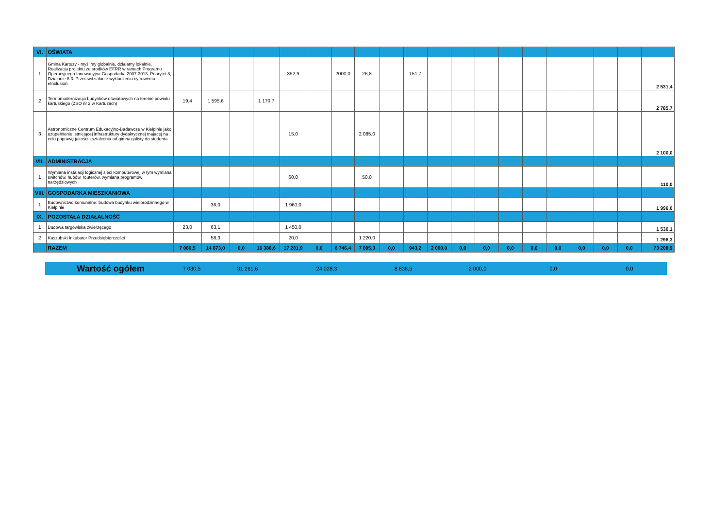| VI. | OŚWIATA | | | | | | | | | | | | | | | | | | | | |
| 1 | Gmina Kartuzy - myślimy globalnie, działamy lokalnie. Realizacja projektu ze środków EFRR w ramach Programu Operacyjnego Innowacyjna Gospodarka 2007-2013. Priorytet 8, Działanie 8.3. Przeciwdziałanie wykluczeniu cyfrowemu - eInclusion. | | | | | 352,9 | | 2000,0 | 26,8 | | 151,7 | | | | | | | | | | 2 531,4 |
| 2 | Termomodernizacja budynków oświatowych na terenie powiatu kartuskiego (ZSO nr 2 w Kartuzach) | 19,4 | 1 595,6 | | 1 170,7 | | | | | | | | | | | | | | | | 2 785,7 |
| 3 | Astronomiczne Centrum Edukacyjno-Badawcze w Kiełpinie jako uzupełnienie istniejącej infrastruktury dydaktycznej mającej na celu poprawę jakości kształcenia od gimnazjalisty do studenta | | | | | 15,0 | | | 2 085,0 | | | | | | | | | | | | 2 100,0 |
| VII. | ADMINISTRACJA | | | | | | | | | | | | | | | | | | | | |
| 1 | Wymiana instalacji logicznej sieci komputerowej w tym wymiana switchów, hubów, routerów, wymiana programów narzędziowych | | | | | 60,0 | | | 50,0 | | | | | | | | | | | | 110,0 |
| VIII. | GOSPODARKA MIESZKANIOWA | | | | | | | | | | | | | | | | | | | | |
| 1 | Budownictwo komunalne: budowa budynku wielorodzinnego w Kiełpinie | | 36,0 | | | 1 960,0 | | | | | | | | | | | | | | | 1 996,0 |
| IX. | POZOSTAŁA DZIAŁALNOŚĆ | | | | | | | | | | | | | | | | | | | | |
| 1 | Budowa targowiska zwierzęcego | 23,0 | 63,1 | | | 1 450,0 | | | | | | | | | | | | | | | 1 536,1 |
| 2 | Kaszubski Inkubator Przedsiębiorczości | | 58,3 | | | 20,0 | | | 1 220,0 | | | | | | | | | | | | 1 298,3 |
| | RAZEM | 7 080,5 | 14 873,0 | 0,0 | 16 388,6 | 17 281,9 | 0,0 | 6 746,4 | 7 895,3 | 0,0 | 943,2 | 2 000,0 | 0,0 | 0,0 | 0,0 | 0,0 | 0,0 | 0,0 | 0,0 | 0,0 | 73 208,9 |
| Wartość ogółem | 7 080,5 | 31 261,6 | 24 028,3 | 8 838,5 | 2 000,0 | 0,0 | 0,0 |